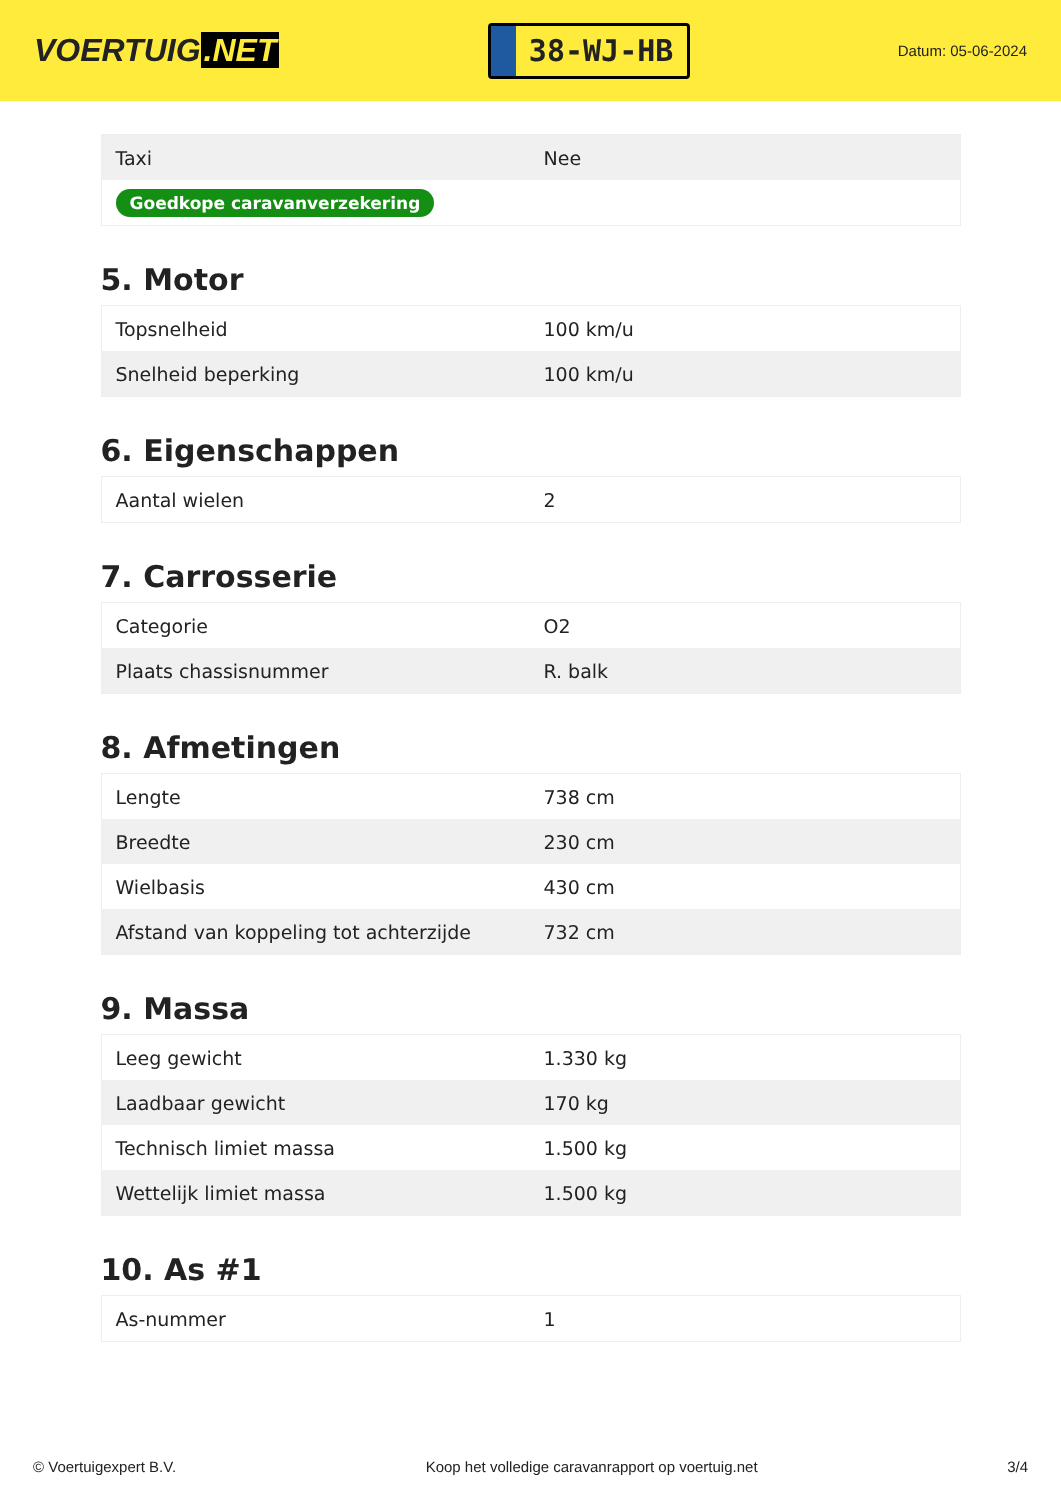VOERTUIG.NET
38-WJ-HB
Datum: 05-06-2024
| Taxi | Nee |
| Goedkope caravanverzekering | |
5. Motor
| Topsnelheid | 100 km/u |
| Snelheid beperking | 100 km/u |
6. Eigenschappen
| Aantal wielen | 2 |
7. Carrosserie
| Categorie | O2 |
| Plaats chassisnummer | R. balk |
8. Afmetingen
| Lengte | 738 cm |
| Breedte | 230 cm |
| Wielbasis | 430 cm |
| Afstand van koppeling tot achterzijde | 732 cm |
9. Massa
| Leeg gewicht | 1.330 kg |
| Laadbaar gewicht | 170 kg |
| Technisch limiet massa | 1.500 kg |
| Wettelijk limiet massa | 1.500 kg |
10. As #1
| As-nummer | 1 |
© Voertuigexpert B.V. Koop het volledige caravanrapport op voertuig.net 3/4